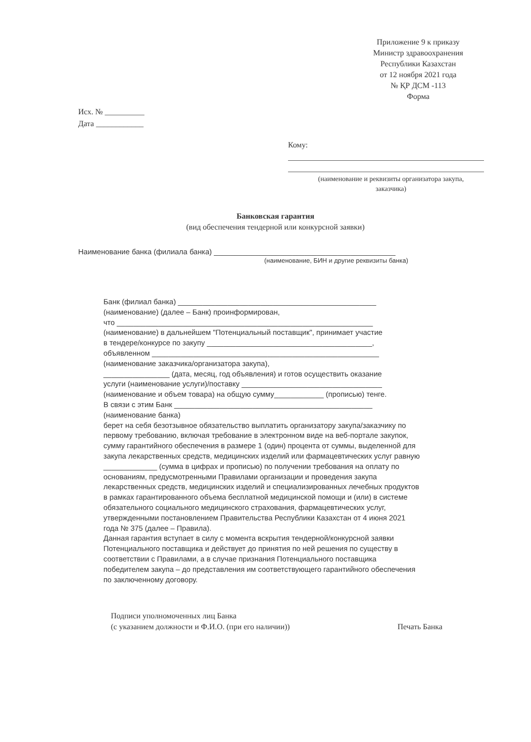Приложение 9 к приказу
Министр здравоохранения
Республики Казахстан
от 12 ноября 2021 года
№ ҚР ДСМ -113
Форма
Исх. № __________
Дата ____________
Кому:
(наименование и реквизиты организатора закупа, заказчика)
Банковская гарантия
(вид обеспечения тендерной или конкурсной заявки)
Наименование банка (филиала банка) ____________________________________________
(наименование, БИН и другие реквизиты банка)
Банк (филиал банка) ________________________________________________
(наименование) (далее – Банк) проинформирован,
что ______________________________________________________________
(наименование) в дальнейшем "Потенциальный поставщик", принимает участие
в тендере/конкурсе по закупу ________________________________________,
объявленном _______________________________________________________
(наименование заказчика/организатора закупа),
________________ (дата, месяц, год объявления) и готов осуществить оказание
услуги (наименование услуги)/поставку __________________________________
(наименование и объем товара) на общую сумму____________ (прописью) тенге.
В связи с этим Банк ________________________________________________
(наименование банка)
берет на себя безотзывное обязательство выплатить организатору закупа/заказчику по первому требованию, включая требование в электронном виде на веб-портале закупок, сумму гарантийного обеспечения в размере 1 (один) процента от суммы, выделенной для закупа лекарственных средств, медицинских изделий или фармацевтических услуг равную _____________ (сумма в цифрах и прописью) по получении требования на оплату по основаниям, предусмотренными Правилами организации и проведения закупа лекарственных средств, медицинских изделий и специализированных лечебных продуктов в рамках гарантированного объема бесплатной медицинской помощи и (или) в системе обязательного социального медицинского страхования, фармацевтических услуг, утвержденными постановлением Правительства Республики Казахстан от 4 июня 2021 года № 375 (далее – Правила).
Данная гарантия вступает в силу с момента вскрытия тендерной/конкурсной заявки Потенциального поставщика и действует до принятия по ней решения по существу в соответствии с Правилами, а в случае признания Потенциального поставщика победителем закупа – до представления им соответствующего гарантийного обеспечения по заключенному договору.
Подписи уполномоченных лиц Банка
(с указанием должности и Ф.И.О. (при его наличии))
Печать Банка